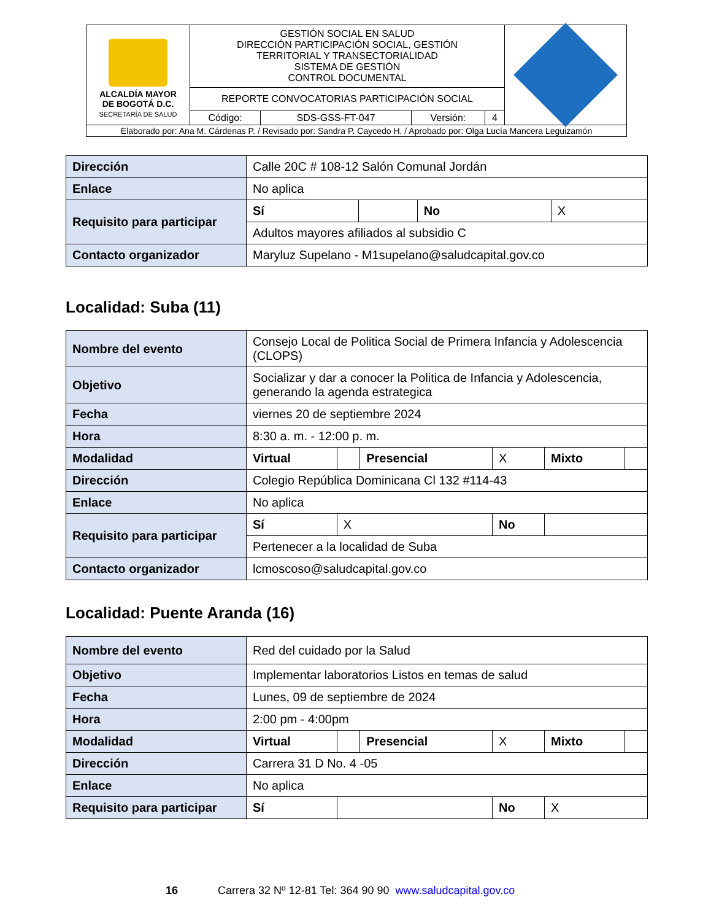| ALCALDÍA MAYOR DE BOGOTÁ D.C. SECRETARÍA DE SALUD | GESTIÓN SOCIAL EN SALUD DIRECCIÓN PARTICIPACIÓN SOCIAL, GESTIÓN TERRITORIAL Y TRANSECTORIALIDAD SISTEMA DE GESTIÓN CONTROL DOCUMENTAL | | | | |
| | REPORTE CONVOCATORIAS PARTICIPACIÓN SOCIAL | | | | |
| | Código: | SDS-GSS-FT-047 | Versión: | 4 | |
| Elaborado por: Ana M. Cárdenas P. / Revisado por: Sandra P. Caycedo H. / Aprobado por: Olga Lucía Mancera Leguizamón | | | | | |
| Dirección | Calle 20C # 108-12 Salón Comunal Jordán | | | |
| Enlace | No aplica | | | |
| Requisito para participar | Sí | | No | X |
| | Adultos mayores afiliados al subsidio C | | | |
| Contacto organizador | Maryluz Supelano - M1supelano@saludcapital.gov.co | | | |
Localidad: Suba (11)
| Nombre del evento | Consejo Local de Politica Social de Primera Infancia y Adolescencia (CLOPS) | | | | | |
| Objetivo | Socializar y dar a conocer la Politica de Infancia y Adolescencia, generando la agenda estrategica | | | | | |
| Fecha | viernes 20 de septiembre 2024 | | | | | |
| Hora | 8:30 a. m. - 12:00 p. m. | | | | | |
| Modalidad | Virtual | | Presencial | X | Mixto | |
| Dirección | Colegio República Dominicana Cl 132 #114-43 | | | | | |
| Enlace | No aplica | | | | | |
| Requisito para participar | Sí | X | | No | | |
| | Pertenecer a la localidad de Suba | | | | | |
| Contacto organizador | lcmoscoso@saludcapital.gov.co | | | | | |
Localidad: Puente Aranda (16)
| Nombre del evento | Red del cuidado por la Salud | | | | | |
| Objetivo | Implementar laboratorios Listos en temas de salud | | | | | |
| Fecha | Lunes, 09 de septiembre de 2024 | | | | | |
| Hora | 2:00 pm - 4:00pm | | | | | |
| Modalidad | Virtual | | Presencial | X | Mixto | |
| Dirección | Carrera 31 D No. 4 -05 | | | | | |
| Enlace | No aplica | | | | | |
| Requisito para participar | Sí | | | No | X | |
16 Carrera 32 Nº 12-81 Tel: 364 90 90 www.saludcapital.gov.co